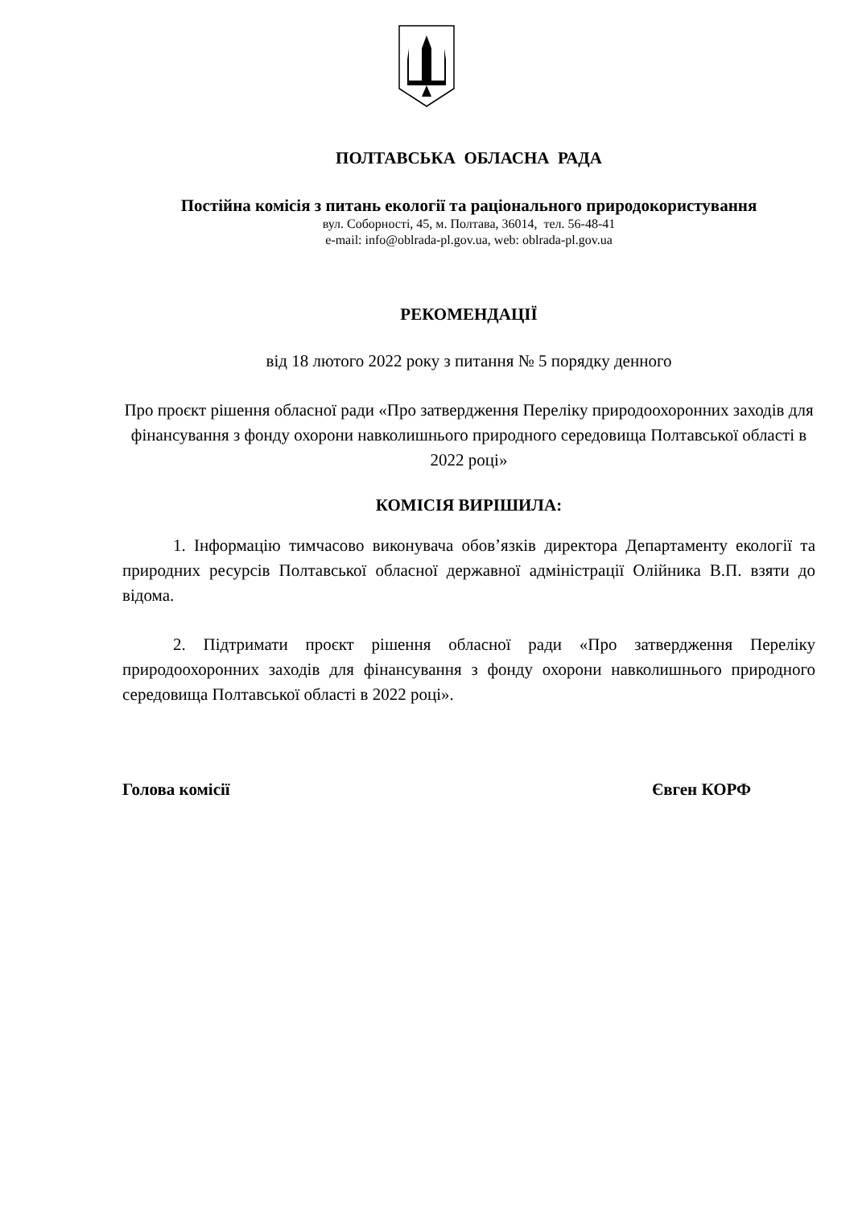ПОЛТАВСЬКА ОБЛАСНА РАДА
Постійна комісія з питань екології та раціонального природокористування
вул. Соборності, 45, м. Полтава, 36014, тел. 56-48-41
e-mail: info@oblrada-pl.gov.ua, web: oblrada-pl.gov.ua
РЕКОМЕНДАЦІЇ
від 18 лютого 2022 року з питання № 5 порядку денного
Про проєкт рішення обласної ради «Про затвердження Переліку природоохоронних заходів для фінансування з фонду охорони навколишнього природного середовища Полтавської області в 2022 році»
КОМІСІЯ ВИРІШИЛА:
1. Інформацію тимчасово виконувача обов’язків директора Департаменту екології та природних ресурсів Полтавської обласної державної адміністрації Олійника В.П. взяти до відома.
2. Підтримати проєкт рішення обласної ради «Про затвердження Переліку природоохоронних заходів для фінансування з фонду охорони навколишнього природного середовища Полтавської області в 2022 році».
Голова комісії Євген КОРФ